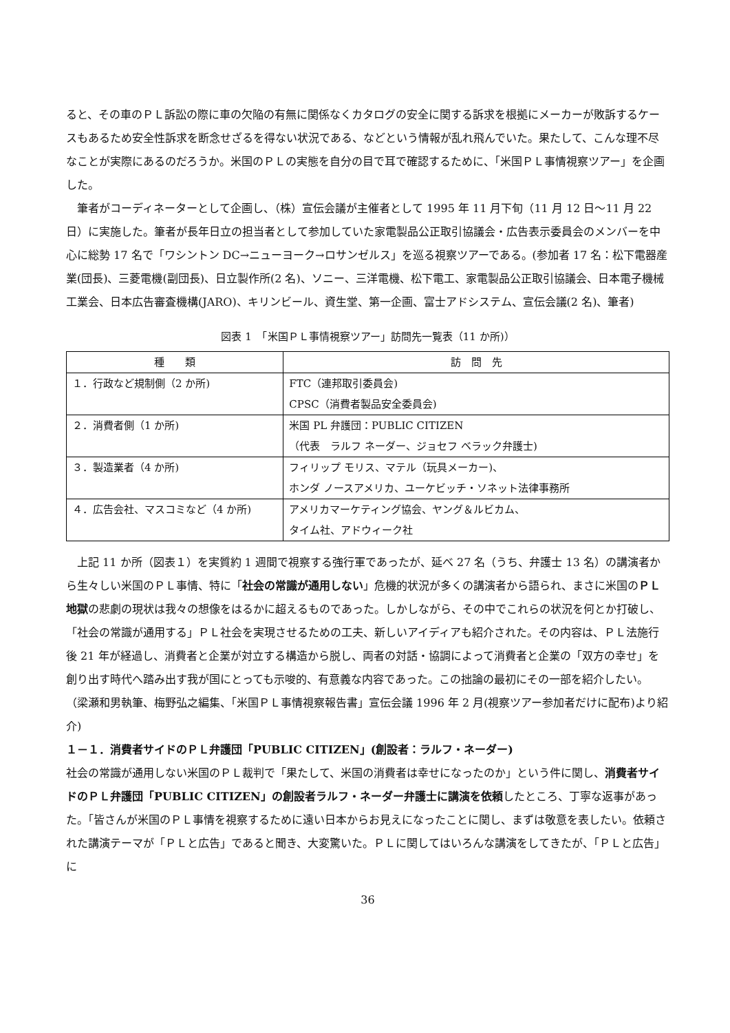ると、その車のＰＬ訴訟の際に車の欠陥の有無に関係なくカタログの安全に関する訴求を根拠にメーカーが敗訴するケースもあるため安全性訴求を断念せざるを得ない状況である、などという情報が乱れ飛んでいた。果たして、こんな理不尽なことが実際にあるのだろうか。米国のＰＬの実態を自分の目で耳で確認するために、「米国ＰＬ事情視察ツアー」を企画した。
筆者がコーディネーターとして企画し、（株）宣伝会議が主催者として 1995 年 11 月下旬（11 月 12 日～11 月 22 日）に実施した。筆者が長年日立の担当者として参加していた家電製品公正取引協議会・広告表示委員会のメンバーを中心に総勢 17 名で「ワシントン DC→ニューヨーク→ロサンゼルス」を巡る視察ツアーである。(参加者 17 名：松下電器産業(団長)、三菱電機(副団長)、日立製作所(2 名)、ソニー、三洋電機、松下電工、家電製品公正取引協議会、日本電子機械工業会、日本広告審査機構(JARO)、キリンビール、資生堂、第一企画、富士アドシステム、宣伝会議(2 名)、筆者)
図表 1　「米国ＰＬ事情視察ツアー」訪問先一覧表（11 か所)）
| 種 類 | 訪 問 先 |
| --- | --- |
| １．行政など規制側（2 か所) | FTC（連邦取引委員会) |
| | CPSC（消費者製品安全委員会) |
| ２．消費者側（1 か所) | 米国 PL 弁護団：PUBLIC CITIZEN |
| | （代表 ラルフ ネーダー、ジョセフ ベラック弁護士) |
| ３．製造業者（4 か所) | フィリップ モリス、マテル（玩具メーカー)、 |
| | ホンダ ノースアメリカ、ユーケビッチ・ソネット法律事務所 |
| ４．広告会社、マスコミなど（4 か所) | アメリカマーケティング協会、ヤング＆ルビカム、 |
| | タイム社、アドウィーク社 |
上記 11 か所（図表１）を実質約 1 週間で視察する強行軍であったが、延べ 27 名（うち、弁護士 13 名）の講演者から生々しい米国のＰＬ事情、特に「社会の常識が通用しない」危機的状況が多くの講演者から語られ、まさに米国のＰＬ地獄の悲劇の現状は我々の想像をはるかに超えるものであった。しかしながら、その中でこれらの状況を何とか打破し、「社会の常識が通用する」ＰＬ社会を実現させるための工夫、新しいアイディアも紹介された。その内容は、ＰＬ法施行後 21 年が経過し、消費者と企業が対立する構造から脱し、両者の対話・協調によって消費者と企業の「双方の幸せ」を創り出す時代へ踏み出す我が国にとっても示唆的、有意義な内容であった。この拙論の最初にその一部を紹介したい。
（梁瀬和男執筆、梅野弘之編集、「米国ＰＬ事情視察報告書」宣伝会議 1996 年 2 月(視察ツアー参加者だけに配布)より紹介)
１－１．消費者サイドのＰＬ弁護団「PUBLIC CITIZEN」(創設者：ラルフ・ネーダー)
社会の常識が通用しない米国のＰＬ裁判で「果たして、米国の消費者は幸せになったのか」という件に関し、消費者サイドのＰＬ弁護団「PUBLIC CITIZEN」の創設者ラルフ・ネーダー弁護士に講演を依頼したところ、丁寧な返事があった。「皆さんが米国のＰＬ事情を視察するために遠い日本からお見えになったことに関し、まずは敬意を表したい。依頼された講演テーマが「ＰＬと広告」であると聞き、大変驚いた。ＰＬに関してはいろんな講演をしてきたが、「ＰＬと広告」に
36